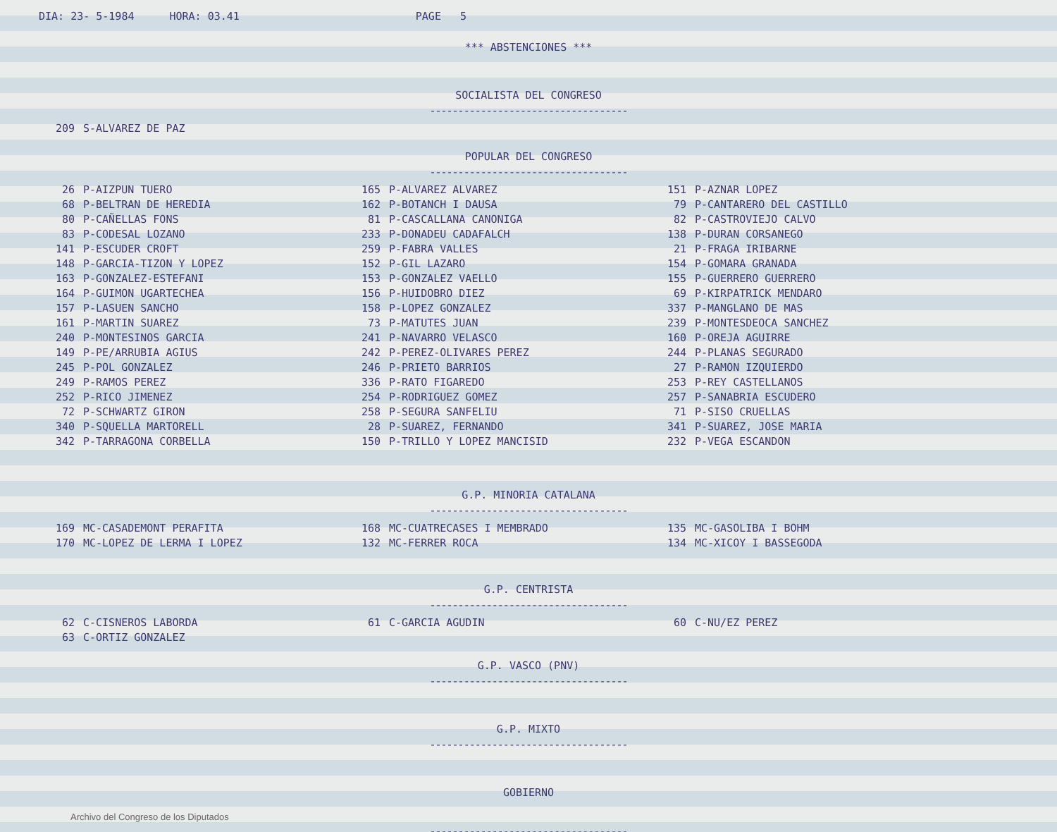DIA: 23- 5-1984 HORA: 03.41 PAGE 5
*** ABSTENCIONES ***
SOCIALISTA DEL CONGRESO
-----------------------------------
| 209 | S-ALVAREZ DE PAZ |
POPULAR DEL CONGRESO
-----------------------------------
| 26 | P-AIZPUN TUERO | 165 | P-ALVAREZ ALVAREZ | 151 | P-AZNAR LOPEZ |
| 68 | P-BELTRAN DE HEREDIA | 162 | P-BOTANCH I DAUSA | 79 | P-CANTARERO DEL CASTILLO |
| 80 | P-CAÑELLAS FONS | 81 | P-CASCALLANA CANONIGA | 82 | P-CASTROVIEJO CALVO |
| 83 | P-CODESAL LOZANO | 233 | P-DONADEU CADAFALCH | 138 | P-DURAN CORSANEGO |
| 141 | P-ESCUDER CROFT | 259 | P-FABRA VALLES | 21 | P-FRAGA IRIBARNE |
| 148 | P-GARCIA-TIZON Y LOPEZ | 152 | P-GIL LAZARO | 154 | P-GOMARA GRANADA |
| 163 | P-GONZALEZ-ESTEFANI | 153 | P-GONZALEZ VAELLO | 155 | P-GUERRERO GUERRERO |
| 164 | P-GUIMON UGARTECHEA | 156 | P-HUIDOBRO DIEZ | 69 | P-KIRPATRICK MENDARO |
| 157 | P-LASUEN SANCHO | 158 | P-LOPEZ GONZALEZ | 337 | P-MANGLANO DE MAS |
| 161 | P-MARTIN SUAREZ | 73 | P-MATUTES JUAN | 239 | P-MONTESDEOCA SANCHEZ |
| 240 | P-MONTESINOS GARCIA | 241 | P-NAVARRO VELASCO | 160 | P-OREJA AGUIRRE |
| 149 | P-PE/ARRUBIA AGIUS | 242 | P-PEREZ-OLIVARES PEREZ | 244 | P-PLANAS SEGURADO |
| 245 | P-POL GONZALEZ | 246 | P-PRIETO BARRIOS | 27 | P-RAMON IZQUIERDO |
| 249 | P-RAMOS PEREZ | 336 | P-RATO FIGAREDO | 253 | P-REY CASTELLANOS |
| 252 | P-RICO JIMENEZ | 254 | P-RODRIGUEZ GOMEZ | 257 | P-SANABRIA ESCUDERO |
| 72 | P-SCHWARTZ GIRON | 258 | P-SEGURA SANFELIU | 71 | P-SISO CRUELLAS |
| 340 | P-SQUELLA MARTORELL | 28 | P-SUAREZ, FERNANDO | 341 | P-SUAREZ, JOSE MARIA |
| 342 | P-TARRAGONA CORBELLA | 150 | P-TRILLO Y LOPEZ MANCISID | 232 | P-VEGA ESCANDON |
G.P. MINORIA CATALANA
-----------------------------------
| 169 | MC-CASADEMONT PERAFITA | 168 | MC-CUATRECASES I MEMBRADO | 135 | MC-GASOLIBA I BOHM |
| 170 | MC-LOPEZ DE LERMA I LOPEZ | 132 | MC-FERRER ROCA | 134 | MC-XICOY I BASSEGODA |
G.P. CENTRISTA
-----------------------------------
| 62 | C-CISNEROS LABORDA | 61 | C-GARCIA AGUDIN | 60 | C-NU/EZ PEREZ |
| 63 | C-ORTIZ GONZALEZ | | | | |
G.P. VASCO (PNV)
-----------------------------------
G.P. MIXTO
-----------------------------------
GOBIERNO
Archivo del Congreso de los Diputados
-----------------------------------